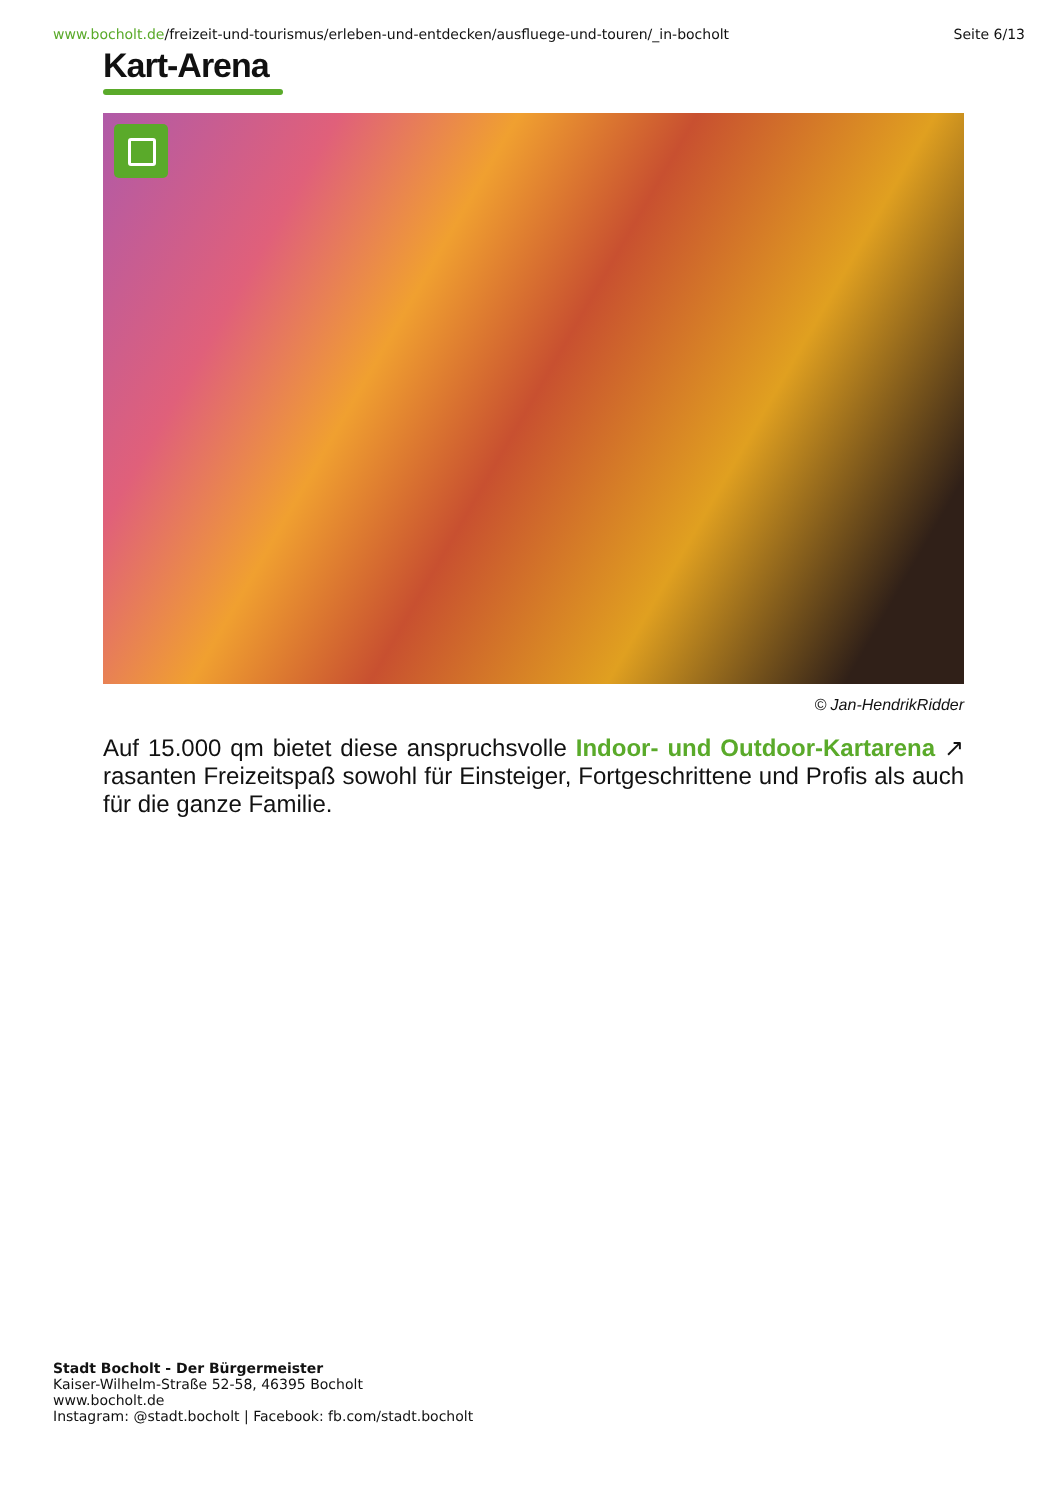www.bocholt.de/freizeit-und-tourismus/erleben-und-entdecken/ausfluege-und-touren/_in-bocholt
Seite 6/13
Kart-Arena
© Jan-HendrikRidder
Auf 15.000 qm bietet diese anspruchsvolle Indoor- und Outdoor-Kartarena ↗ rasanten Freizeitspaß sowohl für Einsteiger, Fortgeschrittene und Profis als auch für die ganze Familie.
Stadt Bocholt - Der Bürgermeister
Kaiser-Wilhelm-Straße 52-58, 46395 Bocholt
www.bocholt.de
Instagram: @stadt.bocholt | Facebook: fb.com/stadt.bocholt